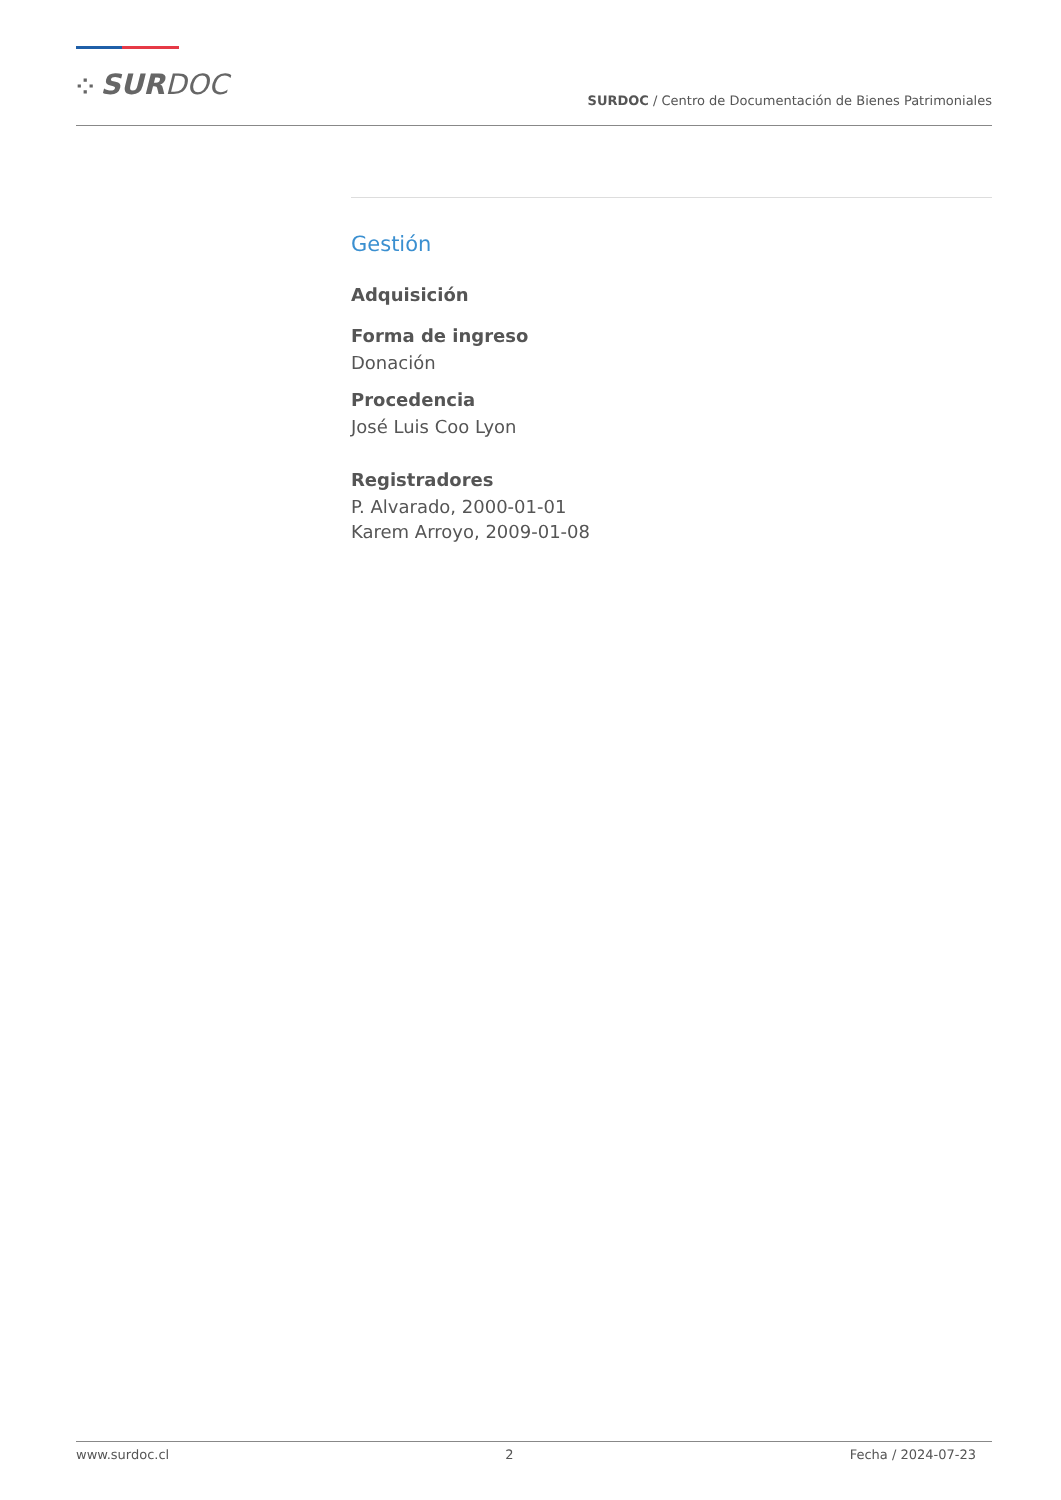⁘ SURDOC
SURDOC / Centro de Documentación de Bienes Patrimoniales
Gestión
Adquisición
Forma de ingreso
Donación
Procedencia
José Luis Coo Lyon
Registradores
P. Alvarado, 2000-01-01
Karem Arroyo, 2009-01-08
www.surdoc.cl 2 Fecha / 2024-07-23